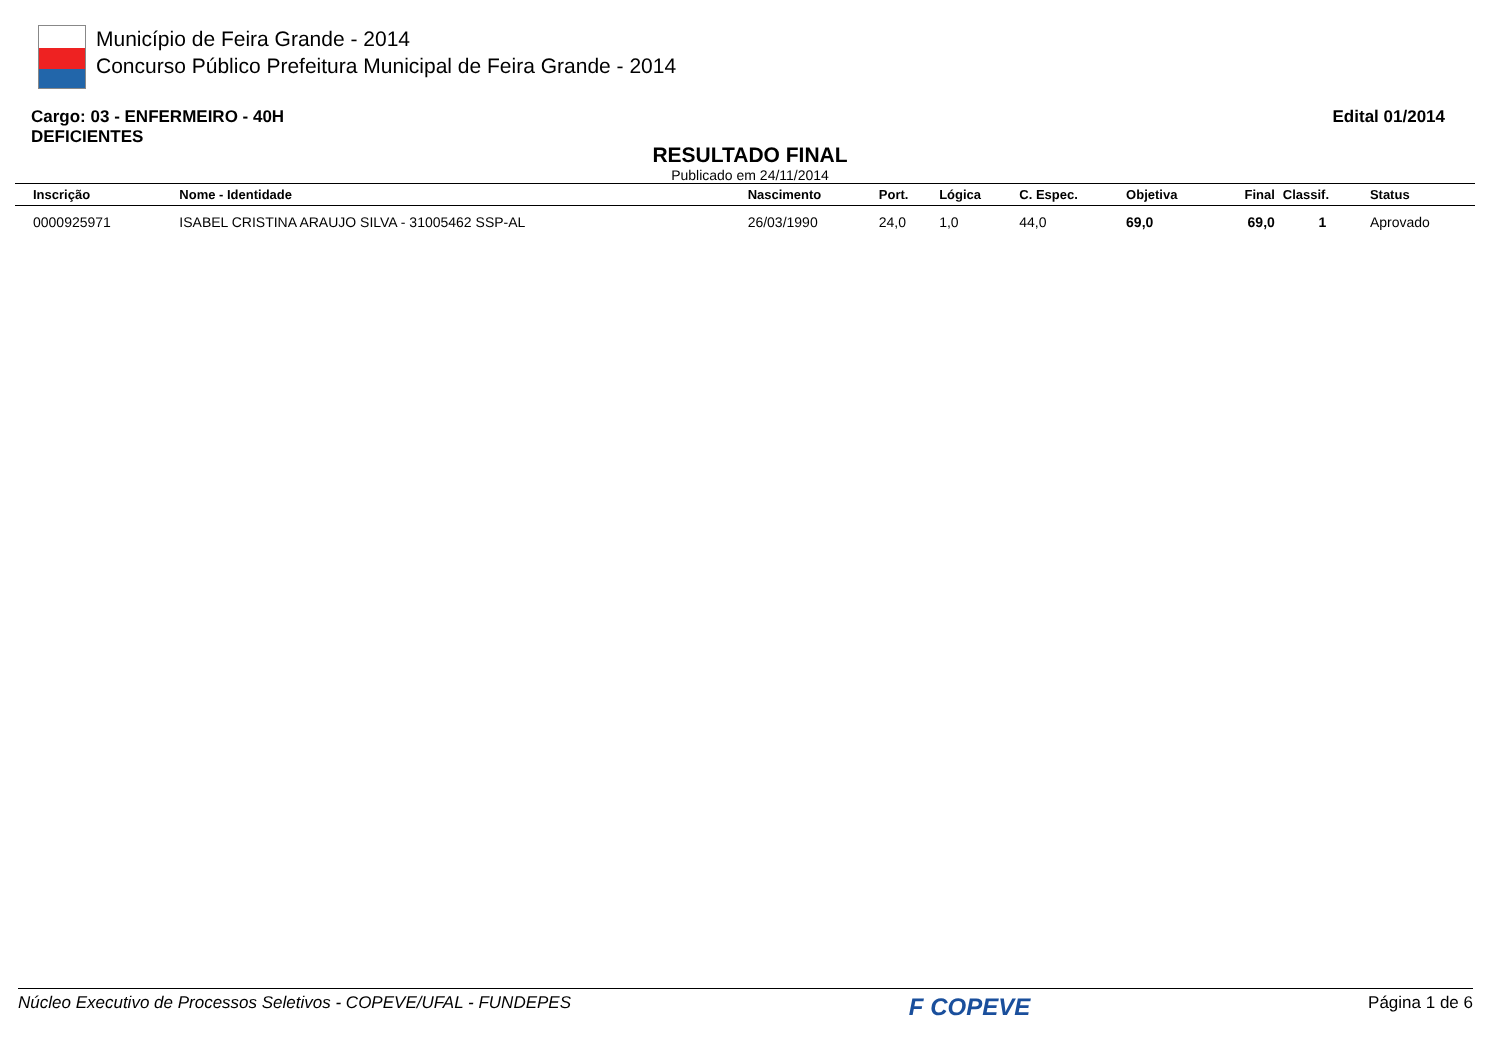Município de Feira Grande - 2014
Concurso Público Prefeitura Municipal de Feira Grande - 2014
Cargo: 03 - ENFERMEIRO - 40H
DEFICIENTES
Edital 01/2014
RESULTADO FINAL
Publicado em 24/11/2014
| Inscrição | Nome - Identidade | Nascimento | Port. | Lógica | C. Espec. | Objetiva | Final | Classif. | Status |
| --- | --- | --- | --- | --- | --- | --- | --- | --- | --- |
| 0000925971 | ISABEL CRISTINA ARAUJO SILVA - 31005462 SSP-AL | 26/03/1990 | 24,0 | 1,0 | 44,0 | 69,0 | 69,0 | 1 | Aprovado |
Núcleo Executivo de Processos Seletivos - COPEVE/UFAL - FUNDEPES F COPEVE Página 1 de 6